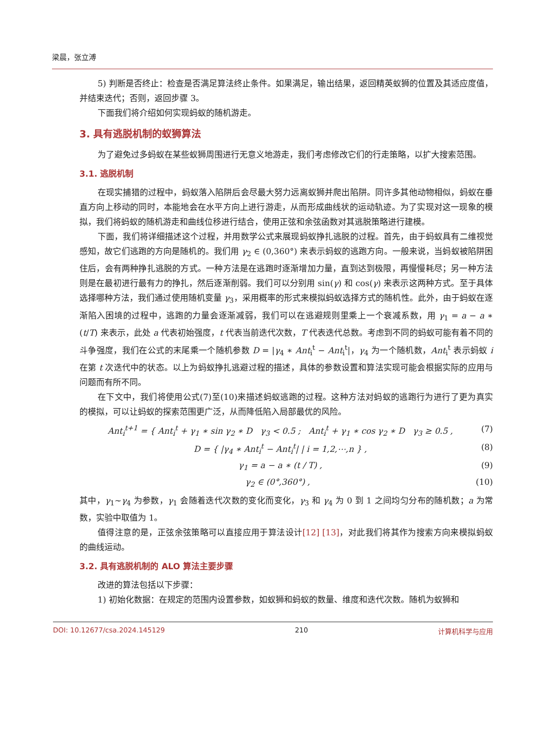梁晨，张立溥
5) 判断是否终止：检查是否满足算法终止条件。如果满足，输出结果，返回精英蚁狮的位置及其适应度值，并结束迭代；否则，返回步骤 3。
下面我们将介绍如何实现蚂蚁的随机游走。
3. 具有逃脱机制的蚁狮算法
为了避免过多蚂蚁在某些蚁狮周围进行无意义地游走，我们考虑修改它们的行走策略，以扩大搜索范围。
3.1. 逃脱机制
在现实捕猎的过程中，蚂蚁落入陷阱后会尽最大努力远离蚁狮并爬出陷阱。同许多其他动物相似，蚂蚁在垂直方向上移动的同时，本能地会在水平方向上进行游走，从而形成曲线状的运动轨迹。为了实现对这一现象的模拟，我们将蚂蚁的随机游走和曲线位移进行结合，使用正弦和余弦函数对其逃脱策略进行建模。
下面，我们将详细描述这个过程，并用数学公式来展现蚂蚁挣扎逃脱的过程。首先，由于蚂蚁具有二维视觉感知，故它们逃跑的方向是随机的。我们用 γ<sub>2</sub> ∈ (0,360°) 来表示蚂蚁的逃跑方向。一般来说，当蚂蚁被陷阱困住后，会有两种挣扎逃脱的方式。一种方法是在逃跑时逐渐增加力量，直到达到极限，再慢慢耗尽；另一种方法则是在最初进行最有力的挣扎，然后逐渐削弱。我们可以分别用 sin(γ) 和 cos(γ) 来表示这两种方式。至于具体选择哪种方法，我们通过使用随机变量 γ<sub>3</sub>，采用概率的形式来模拟蚂蚁选择方式的随机性。此外，由于蚂蚁在逐渐陷入困境的过程中，逃跑的力量会逐渐减弱，我们可以在逃避规则里乘上一个衰减系数，用 γ<sub>1</sub> = a − a ∗ (t/T) 来表示，此处 a 代表初始强度，t 代表当前迭代次数，T 代表迭代总数。考虑到不同的蚂蚁可能有着不同的斗争强度，我们在公式的末尾乘一个随机参数 D = |γ<sub>4</sub> ∗ Ant<sub>i</sub><sup>t</sup> − Ant<sub>i</sub><sup>t</sup>|，γ<sub>4</sub> 为一个随机数，Ant<sub>i</sub><sup>t</sup> 表示蚂蚁 i 在第 t 次迭代中的状态。以上为蚂蚁挣扎逃避过程的描述，具体的参数设置和算法实现可能会根据实际的应用与问题而有所不同。
在下文中，我们将使用公式(7)至(10)来描述蚂蚁逃跑的过程。这种方法对蚂蚁的逃跑行为进行了更为真实的模拟，可以让蚂蚁的探索范围更广泛，从而降低陷入局部最优的风险。
Ant<sub>i</sub><sup>t+1</sup> = { Ant<sub>i</sub><sup>t</sup> + γ<sub>1</sub> ∗ sin γ<sub>2</sub> ∗ D γ<sub>3</sub> < 0.5 ; Ant<sub>i</sub><sup>t</sup> + γ<sub>1</sub> ∗ cos γ<sub>2</sub> ∗ D γ<sub>3</sub> ≥ 0.5 , (7)
D = { |γ<sub>4</sub> ∗ Ant<sub>i</sub><sup>t</sup> − Ant<sub>i</sub><sup>t</sup>| | i = 1,2,⋯,n } , (8)
γ<sub>1</sub> = a − a ∗ (t / T) , (9)
γ<sub>2</sub> ∈ (0°,360°) , (10)
其中，γ<sub>1</sub>~γ<sub>4</sub> 为参数，γ<sub>1</sub> 会随着迭代次数的变化而变化，γ<sub>3</sub> 和 γ<sub>4</sub> 为 0 到 1 之间均匀分布的随机数；a 为常数，实验中取值为 1。
值得注意的是，正弦余弦策略可以直接应用于算法设计[12] [13]，对此我们将其作为搜索方向来模拟蚂蚁的曲线运动。
3.2. 具有逃脱机制的 ALO 算法主要步骤
改进的算法包括以下步骤：
1) 初始化数据：在规定的范围内设置参数，如蚁狮和蚂蚁的数量、维度和迭代次数。随机为蚁狮和
DOI: 10.12677/csa.2024.145129 210 计算机科学与应用